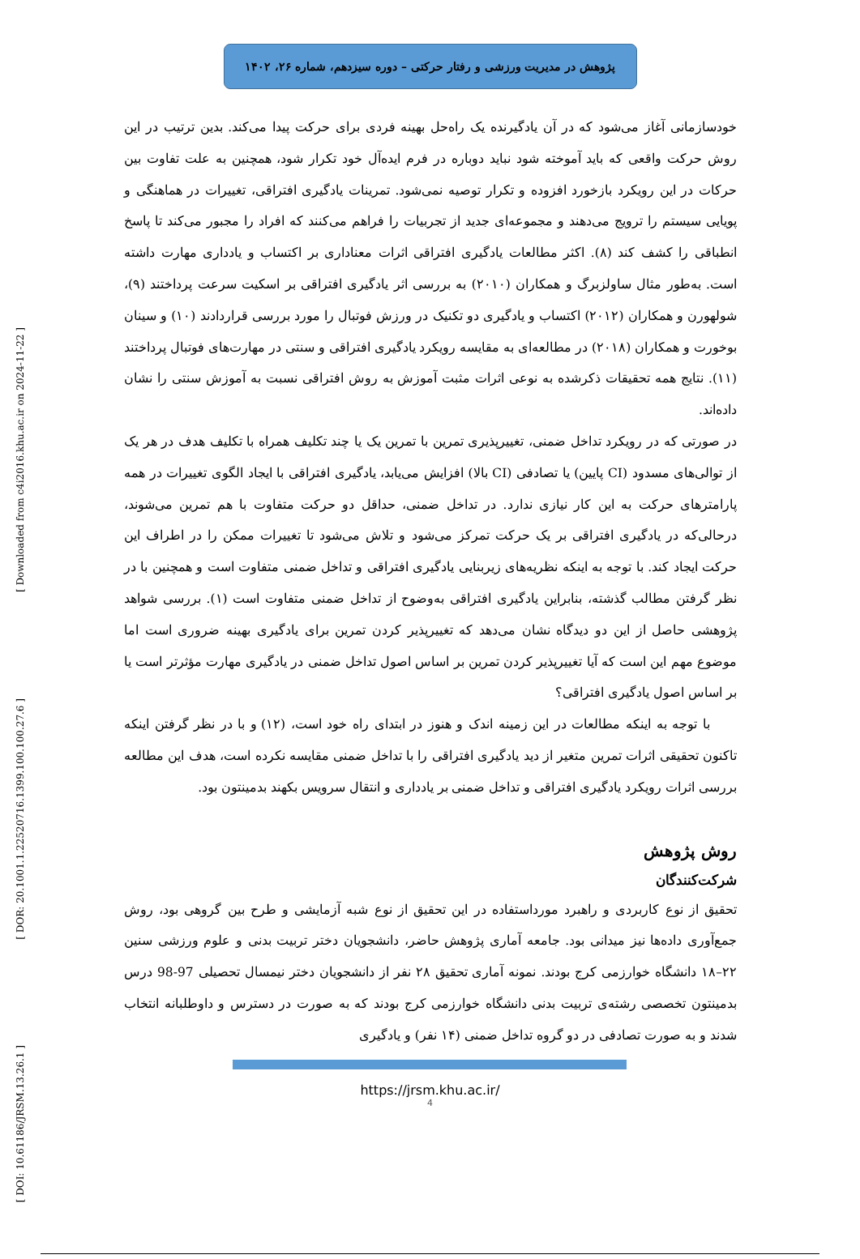[ Downloaded from c4i2016.khu.ac.ir on 2024-11-22 ]
[ DOR: 20.1001.1.22520716.1399.100.100.27.6 ]
[ DOI: 10.61186/JRSM.13.26.1 ]
پژوهش در مدیریت ورزشی و رفتار حرکتی – دوره سیزدهم، شماره ۲۶، ۱۴۰۲
خودسازمانی آغاز می‌شود که در آن یادگیرنده یک راه‌حل بهینه فردی برای حرکت پیدا می‌کند. بدین ترتیب در این روش حرکت واقعی که باید آموخته شود نباید دوباره در فرم ایده‌آل خود تکرار شود، همچنین به علت تفاوت بین حرکات در این رویکرد بازخورد افزوده و تکرار توصیه نمی‌شود. تمرینات یادگیری افتراقی، تغییرات در هماهنگی و پویایی سیستم را ترویج می‌دهند و مجموعه‌ای جدید از تجربیات را فراهم می‌کنند که افراد را مجبور می‌کند تا پاسخ انطباقی را کشف کند (۸). اکثر مطالعات یادگیری افتراقی اثرات معناداری بر اکتساب و یادداری مهارت داشته است. به‌طور مثال ساولزبرگ و همکاران (۲۰۱۰) به بررسی اثر یادگیری افتراقی بر اسکیت سرعت پرداختند (۹)، شولهورن و همکاران (۲۰۱۲) اکتساب و یادگیری دو تکنیک در ورزش فوتبال را مورد بررسی قراردادند (۱۰) و سینان بوخورت و همکاران (۲۰۱۸) در مطالعه‌ای به مقایسه رویکرد یادگیری افتراقی و سنتی در مهارت‌های فوتبال پرداختند (۱۱). نتایج همه تحقیقات ذکرشده به نوعی اثرات مثبت آموزش به روش افتراقی نسبت به آموزش سنتی را نشان داده‌اند.
در صورتی که در رویکرد تداخل ضمنی، تغییرپذیری تمرین با تمرین یک یا چند تکلیف همراه با تکلیف هدف در هر یک از توالی‌های مسدود (CI پایین) یا تصادفی (CI بالا) افزایش می‌یابد، یادگیری افتراقی با ایجاد الگوی تغییرات در همه پارامترهای حرکت به این کار نیازی ندارد. در تداخل ضمنی، حداقل دو حرکت متفاوت با هم تمرین می‌شوند، درحالی‌که در یادگیری افتراقی بر یک حرکت تمرکز می‌شود و تلاش می‌شود تا تغییرات ممکن را در اطراف این حرکت ایجاد کند. با توجه به اینکه نظریه‌های زیربنایی یادگیری افتراقی و تداخل ضمنی متفاوت است و همچنین با در نظر گرفتن مطالب گذشته، بنابراین یادگیری افتراقی به‌وضوح از تداخل ضمنی متفاوت است (۱). بررسی شواهد پژوهشی حاصل از این دو دیدگاه نشان می‌دهد که تغییرپذیر کردن تمرین برای یادگیری بهینه ضروری است اما موضوع مهم این است که آیا تغییرپذیر کردن تمرین بر اساس اصول تداخل ضمنی در یادگیری مهارت مؤثرتر است یا بر اساس اصول یادگیری افتراقی؟
با توجه به اینکه مطالعات در این زمینه اندک و هنوز در ابتدای راه خود است، (۱۲) و با در نظر گرفتن اینکه تاکنون تحقیقی اثرات تمرین متغیر از دید یادگیری افتراقی را با تداخل ضمنی مقایسه نکرده است، هدف این مطالعه بررسی اثرات رویکرد یادگیری افتراقی و تداخل ضمنی بر یادداری و انتقال سرویس بکهند بدمینتون بود.
روش پژوهش
شرکت‌کنندگان
تحقیق از نوع کاربردی و راهبرد مورداستفاده در این تحقیق از نوع شبه آزمایشی و طرح بین گروهی بود، روش جمع‌آوری داده‌ها نیز میدانی بود. جامعه آماری پژوهش حاضر، دانشجویان دختر تربیت بدنی و علوم ورزشی سنین ۲۲–۱۸ دانشگاه خوارزمی کرج بودند. نمونه آماری تحقیق ۲۸ نفر از دانشجویان دختر نیمسال تحصیلی 97-98 درس بدمینتون تخصصی رشته‌ی تربیت بدنی دانشگاه خوارزمی کرج بودند که به صورت در دسترس و داوطلبانه انتخاب شدند و به صورت تصادفی در دو گروه تداخل ضمنی (۱۴ نفر) و یادگیری
https://jrsm.khu.ac.ir/
4